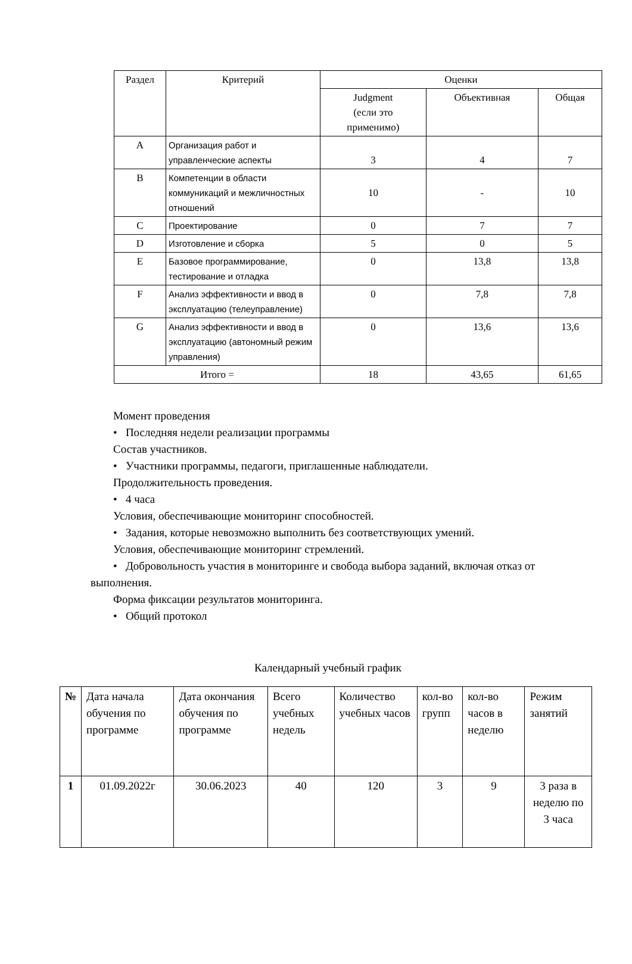| Раздел | Критерий | Оценки | | |
| --- | --- | --- | --- | --- |
| | | Judgment (если это применимо) | Объективная | Общая |
| A | Организация работ и управленческие аспекты | 3 | 4 | 7 |
| B | Компетенции в области коммуникаций и межличностных отношений | 10 | - | 10 |
| C | Проектирование | 0 | 7 | 7 |
| D | Изготовление и сборка | 5 | 0 | 5 |
| E | Базовое программирование, тестирование и отладка | 0 | 13,8 | 13,8 |
| F | Анализ эффективности и ввод в эксплуатацию (телеуправление) | 0 | 7,8 | 7,8 |
| G | Анализ эффективности и ввод в эксплуатацию (автономный режим управления) | 0 | 13,6 | 13,6 |
| Итого = | | 18 | 43,65 | 61,65 |
Момент проведения
• Последняя недели реализации программы
Состав участников.
• Участники программы, педагоги, приглашенные наблюдатели.
Продолжительность проведения.
• 4 часа
Условия, обеспечивающие мониторинг способностей.
• Задания, которые невозможно выполнить без соответствующих умений.
Условия, обеспечивающие мониторинг стремлений.
• Добровольность участия в мониторинге и свобода выбора заданий, включая отказ от выполнения.
Форма фиксации результатов мониторинга.
• Общий протокол
Календарный учебный график
| № | Дата начала обучения по программе | Дата окончания обучения по программе | Всего учебных недель | Количество учебных часов | кол-во групп | кол-во часов в неделю | Режим занятий |
| --- | --- | --- | --- | --- | --- | --- | --- |
| 1 | 01.09.2022г | 30.06.2023 | 40 | 120 | 3 | 9 | 3 раза в неделю по 3 часа |